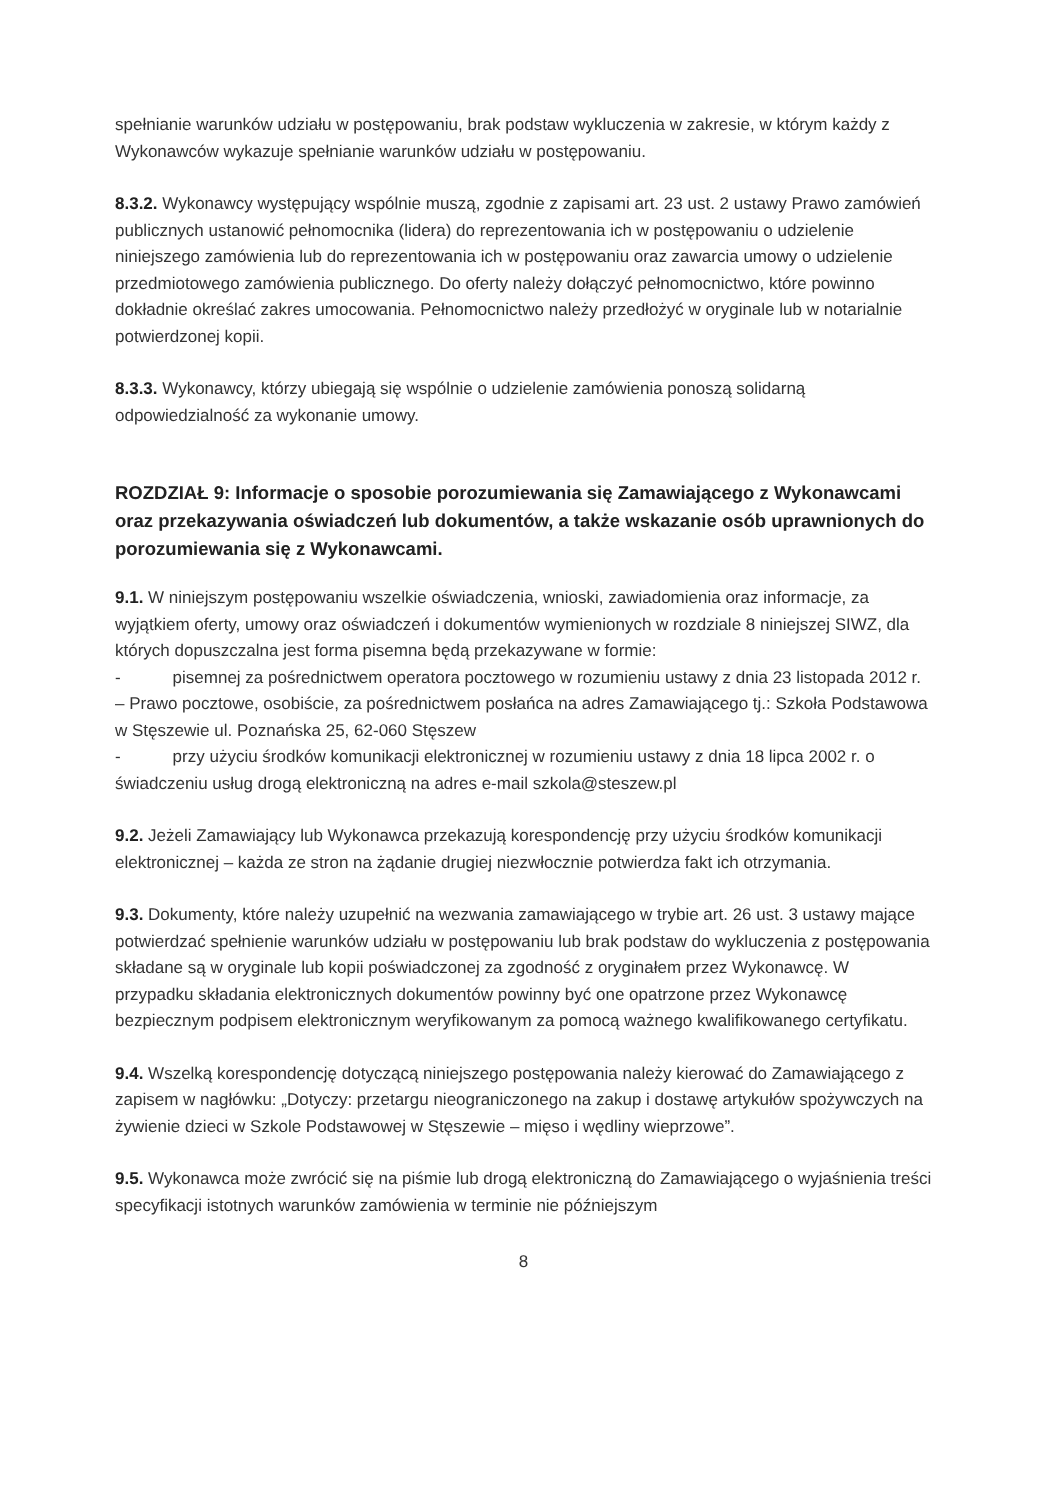spełnianie warunków udziału w postępowaniu, brak podstaw wykluczenia w zakresie, w którym każdy z Wykonawców wykazuje spełnianie warunków udziału w postępowaniu.
8.3.2. Wykonawcy występujący wspólnie muszą, zgodnie z zapisami art. 23 ust. 2 ustawy Prawo zamówień publicznych ustanowić pełnomocnika (lidera) do reprezentowania ich w postępowaniu o udzielenie niniejszego zamówienia lub do reprezentowania ich w postępowaniu oraz zawarcia umowy o udzielenie przedmiotowego zamówienia publicznego. Do oferty należy dołączyć pełnomocnictwo, które powinno dokładnie określać zakres umocowania. Pełnomocnictwo należy przedłożyć w oryginale lub w notarialnie potwierdzonej kopii.
8.3.3. Wykonawcy, którzy ubiegają się wspólnie o udzielenie zamówienia ponoszą solidarną odpowiedzialność za wykonanie umowy.
ROZDZIAŁ 9: Informacje o sposobie porozumiewania się Zamawiającego z Wykonawcami oraz przekazywania oświadczeń lub dokumentów, a także wskazanie osób uprawnionych do porozumiewania się z Wykonawcami.
9.1. W niniejszym postępowaniu wszelkie oświadczenia, wnioski, zawiadomienia oraz informacje, za wyjątkiem oferty, umowy oraz oświadczeń i dokumentów wymienionych w rozdziale 8 niniejszej SIWZ, dla których dopuszczalna jest forma pisemna będą przekazywane w formie:
- pisemnej za pośrednictwem operatora pocztowego w rozumieniu ustawy z dnia 23 listopada 2012 r. – Prawo pocztowe, osobiście, za pośrednictwem posłańca na adres Zamawiającego tj.: Szkoła Podstawowa w Stęszewie ul. Poznańska 25, 62-060 Stęszew
- przy użyciu środków komunikacji elektronicznej w rozumieniu ustawy z dnia 18 lipca 2002 r. o świadczeniu usług drogą elektroniczną na adres e-mail szkola@steszew.pl
9.2. Jeżeli Zamawiający lub Wykonawca przekazują korespondencję przy użyciu środków komunikacji elektronicznej – każda ze stron na żądanie drugiej niezwłocznie potwierdza fakt ich otrzymania.
9.3. Dokumenty, które należy uzupełnić na wezwania zamawiającego w trybie art. 26 ust. 3 ustawy mające potwierdzać spełnienie warunków udziału w postępowaniu lub brak podstaw do wykluczenia z postępowania składane są w oryginale lub kopii poświadczonej za zgodność z oryginałem przez Wykonawcę. W przypadku składania elektronicznych dokumentów powinny być one opatrzone przez Wykonawcę bezpiecznym podpisem elektronicznym weryfikowanym za pomocą ważnego kwalifikowanego certyfikatu.
9.4. Wszelką korespondencję dotyczącą niniejszego postępowania należy kierować do Zamawiającego z zapisem w nagłówku: „Dotyczy: przetargu nieograniczonego na zakup i dostawę artykułów spożywczych na żywienie dzieci w Szkole Podstawowej w Stęszewie – mięso i wędliny wieprzowe”.
9.5. Wykonawca może zwrócić się na piśmie lub drogą elektroniczną do Zamawiającego o wyjaśnienia treści specyfikacji istotnych warunków zamówienia w terminie nie późniejszym
8